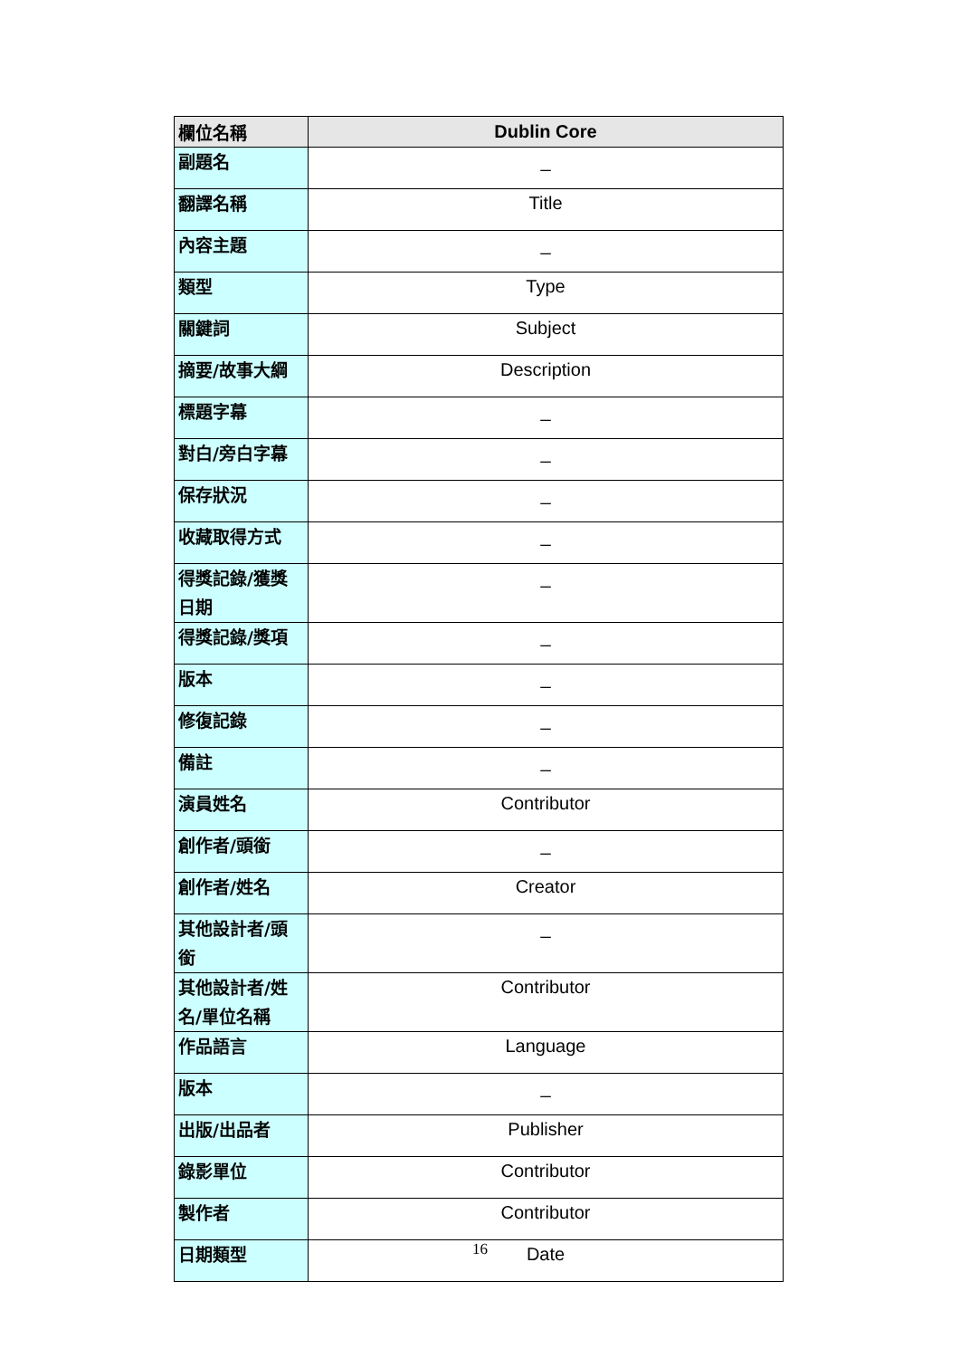| 欄位名稱 | Dublin Core |
| --- | --- |
| 副題名 | _ |
| 翻譯名稱 | Title |
| 內容主題 | _ |
| 類型 | Type |
| 關鍵詞 | Subject |
| 摘要/故事大綱 | Description |
| 標題字幕 | _ |
| 對白/旁白字幕 | _ |
| 保存狀況 | _ |
| 收藏取得方式 | _ |
| 得獎記錄/獲獎日期 | _ |
| 得獎記錄/獎項 | _ |
| 版本 | _ |
| 修復記錄 | _ |
| 備註 | _ |
| 演員姓名 | Contributor |
| 創作者/頭銜 | _ |
| 創作者/姓名 | Creator |
| 其他設計者/頭銜 | _ |
| 其他設計者/姓名/單位名稱 | Contributor |
| 作品語言 | Language |
| 版本 | _ |
| 出版/出品者 | Publisher |
| 錄影單位 | Contributor |
| 製作者 | Contributor |
| 日期類型 | Date |
16